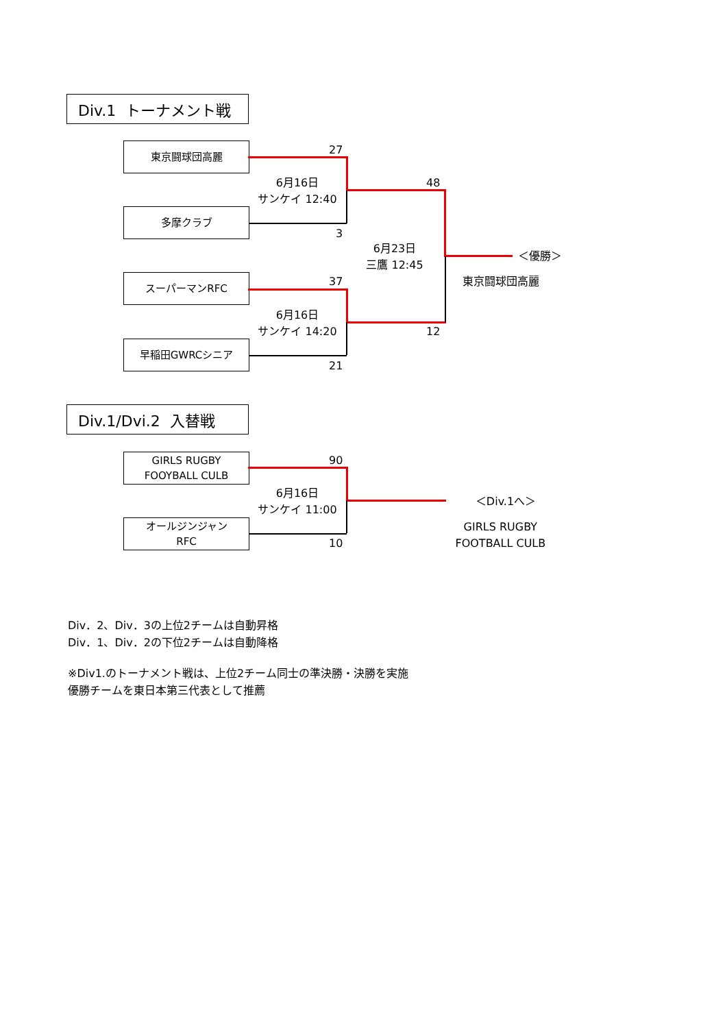Div.1 トーナメント戦
東京闘球団高麗
27
6月16日
サンケイ 12:40
48
多摩クラブ
3
6月23日
三鷹 12:45
＜優勝＞
スーパーマンRFC
37 東京闘球団高麗
6月16日
サンケイ 14:20
12
早稲田GWRCシニア
21
Div.1/Dvi.2 入替戦
GIRLS RUGBY
FOOYBALL CULB
90
6月16日
サンケイ 11:00
＜Div.1へ＞
オールジンジャン
RFC
10
GIRLS RUGBY
FOOTBALL CULB
Div．2、Div．3の上位2チームは自動昇格
Div．1、Div．2の下位2チームは自動降格
※Div1.のトーナメント戦は、上位2チーム同士の準決勝・決勝を実施
優勝チームを東日本第三代表として推薦